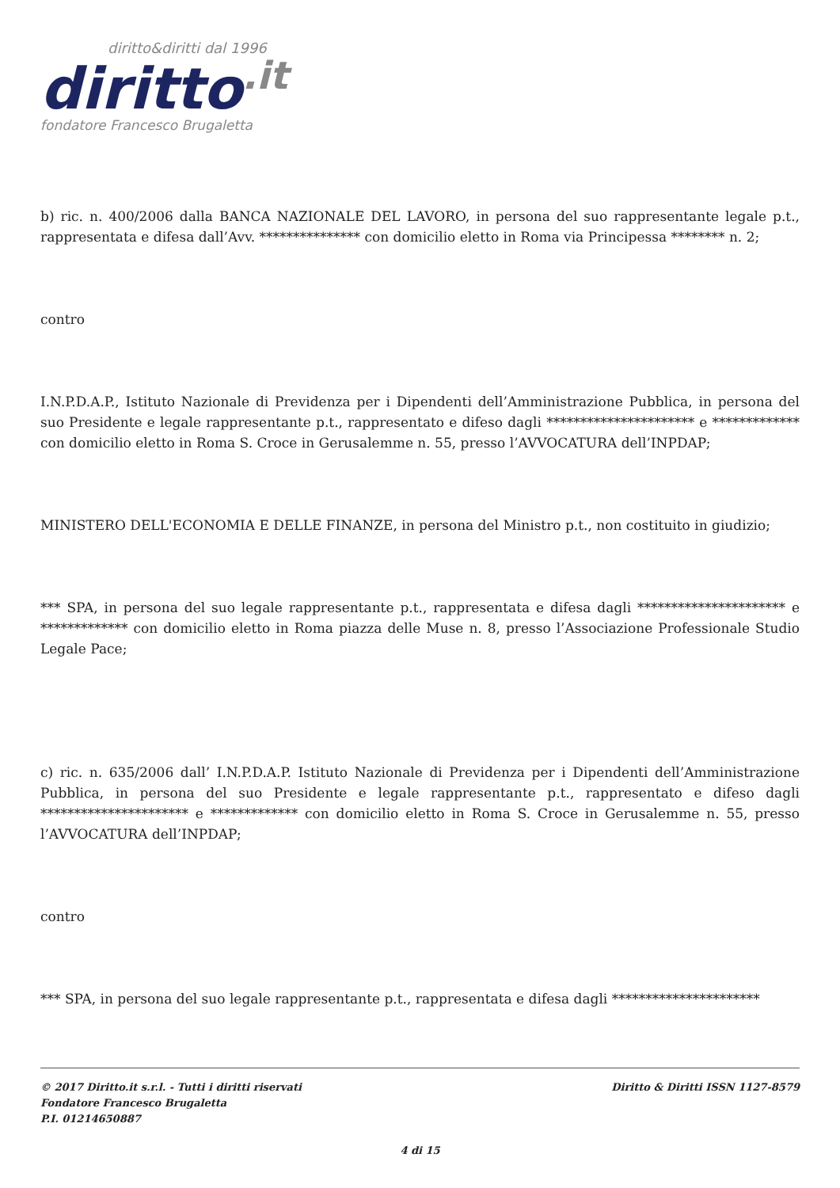diritto&diritti dal 1996
diritto.it
fondatore Francesco Brugaletta
b) ric. n. 400/2006 dalla BANCA NAZIONALE DEL LAVORO, in persona del suo rappresentante legale p.t., rappresentata e difesa dall’Avv. *************** con domicilio eletto in Roma via Principessa ******** n. 2;
contro
I.N.P.D.A.P., Istituto Nazionale di Previdenza per i Dipendenti dell’Amministrazione Pubblica, in persona del suo Presidente e legale rappresentante p.t., rappresentato e difeso dagli ********************** e ************* con domicilio eletto in Roma S. Croce in Gerusalemme n. 55, presso l’AVVOCATURA dell’INPDAP;
MINISTERO DELL'ECONOMIA E DELLE FINANZE, in persona del Ministro p.t., non costituito in giudizio;
*** SPA, in persona del suo legale rappresentante p.t., rappresentata e difesa dagli ********************** e ************* con domicilio eletto in Roma piazza delle Muse n. 8, presso l’Associazione Professionale Studio Legale Pace;
c) ric. n. 635/2006 dall’ I.N.P.D.A.P. Istituto Nazionale di Previdenza per i Dipendenti dell’Amministrazione Pubblica, in persona del suo Presidente e legale rappresentante p.t., rappresentato e difeso dagli ********************** e ************* con domicilio eletto in Roma S. Croce in Gerusalemme n. 55, presso l’AVVOCATURA dell’INPDAP;
contro
*** SPA, in persona del suo legale rappresentante p.t., rappresentata e difesa dagli **********************
Diritto & Diritti ISSN 1127-8579 © 2017 Diritto.it s.r.l. - Tutti i diritti riservati
Fondatore Francesco Brugaletta
P.I. 01214650887
4 di 15